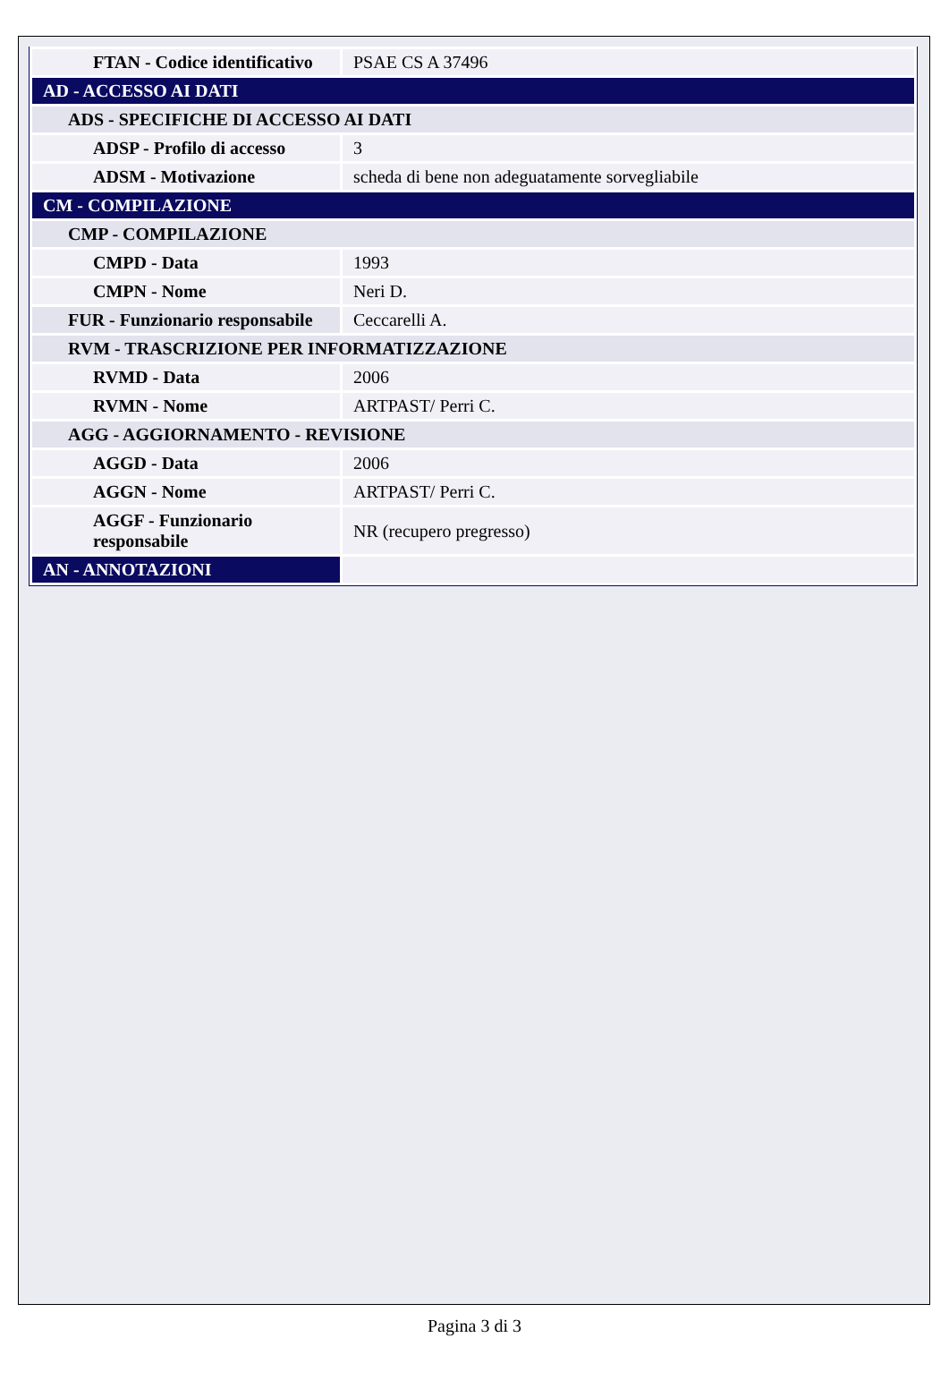| FTAN - Codice identificativo | PSAE CS A 37496 |
| AD - ACCESSO AI DATI | |
| ADS - SPECIFICHE DI ACCESSO AI DATI | |
| ADSP - Profilo di accesso | 3 |
| ADSM - Motivazione | scheda di bene non adeguatamente sorvegliabile |
| CM - COMPILAZIONE | |
| CMP - COMPILAZIONE | |
| CMPD - Data | 1993 |
| CMPN - Nome | Neri D. |
| FUR - Funzionario responsabile | Ceccarelli A. |
| RVM - TRASCRIZIONE PER INFORMATIZZAZIONE | |
| RVMD - Data | 2006 |
| RVMN - Nome | ARTPAST/ Perri C. |
| AGG - AGGIORNAMENTO - REVISIONE | |
| AGGD - Data | 2006 |
| AGGN - Nome | ARTPAST/ Perri C. |
| AGGF - Funzionario responsabile | NR (recupero pregresso) |
| AN - ANNOTAZIONI | |
Pagina 3 di 3